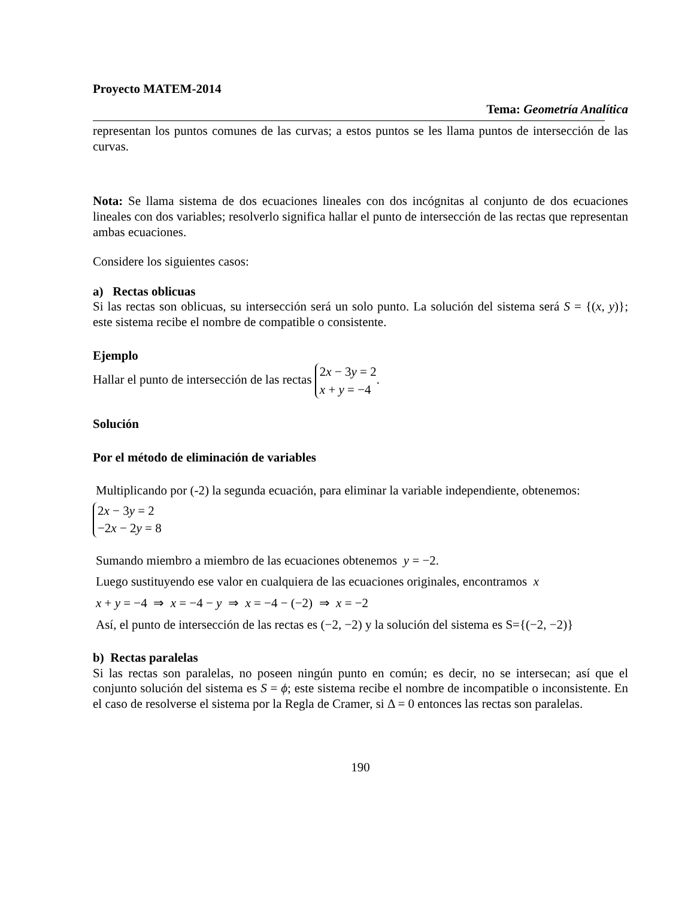Proyecto MATEM-2014
Tema: Geometría Analítica
representan los puntos comunes de las curvas; a estos puntos se les llama puntos de intersección de las curvas.
Nota: Se llama sistema de dos ecuaciones lineales con dos incógnitas al conjunto de dos ecuaciones lineales con dos variables; resolverlo significa hallar el punto de intersección de las rectas que representan ambas ecuaciones.
Considere los siguientes casos:
a) Rectas oblicuas
Si las rectas son oblicuas, su intersección será un solo punto. La solución del sistema será S = {(x, y)}; este sistema recibe el nombre de compatible o consistente.
Ejemplo
Hallar el punto de intersección de las rectas 2x − 3y = 2
x + y = −4.
Solución
Por el método de eliminación de variables
Multiplicando por (-2) la segunda ecuación, para eliminar la variable independiente, obtenemos:
2x − 3y = 2
−2x − 2y = 8
Sumando miembro a miembro de las ecuaciones obtenemos y = −2.
Luego sustituyendo ese valor en cualquiera de las ecuaciones originales, encontramos x
x + y = −4 ⇒ x = −4 − y ⇒ x = −4 − (−2) ⇒ x = −2
Así, el punto de intersección de las rectas es (−2, −2) y la solución del sistema es S={(−2, −2)}
b) Rectas paralelas
Si las rectas son paralelas, no poseen ningún punto en común; es decir, no se intersecan; así que el conjunto solución del sistema es S = ϕ; este sistema recibe el nombre de incompatible o inconsistente. En el caso de resolverse el sistema por la Regla de Cramer, si Δ = 0 entonces las rectas son paralelas.
190